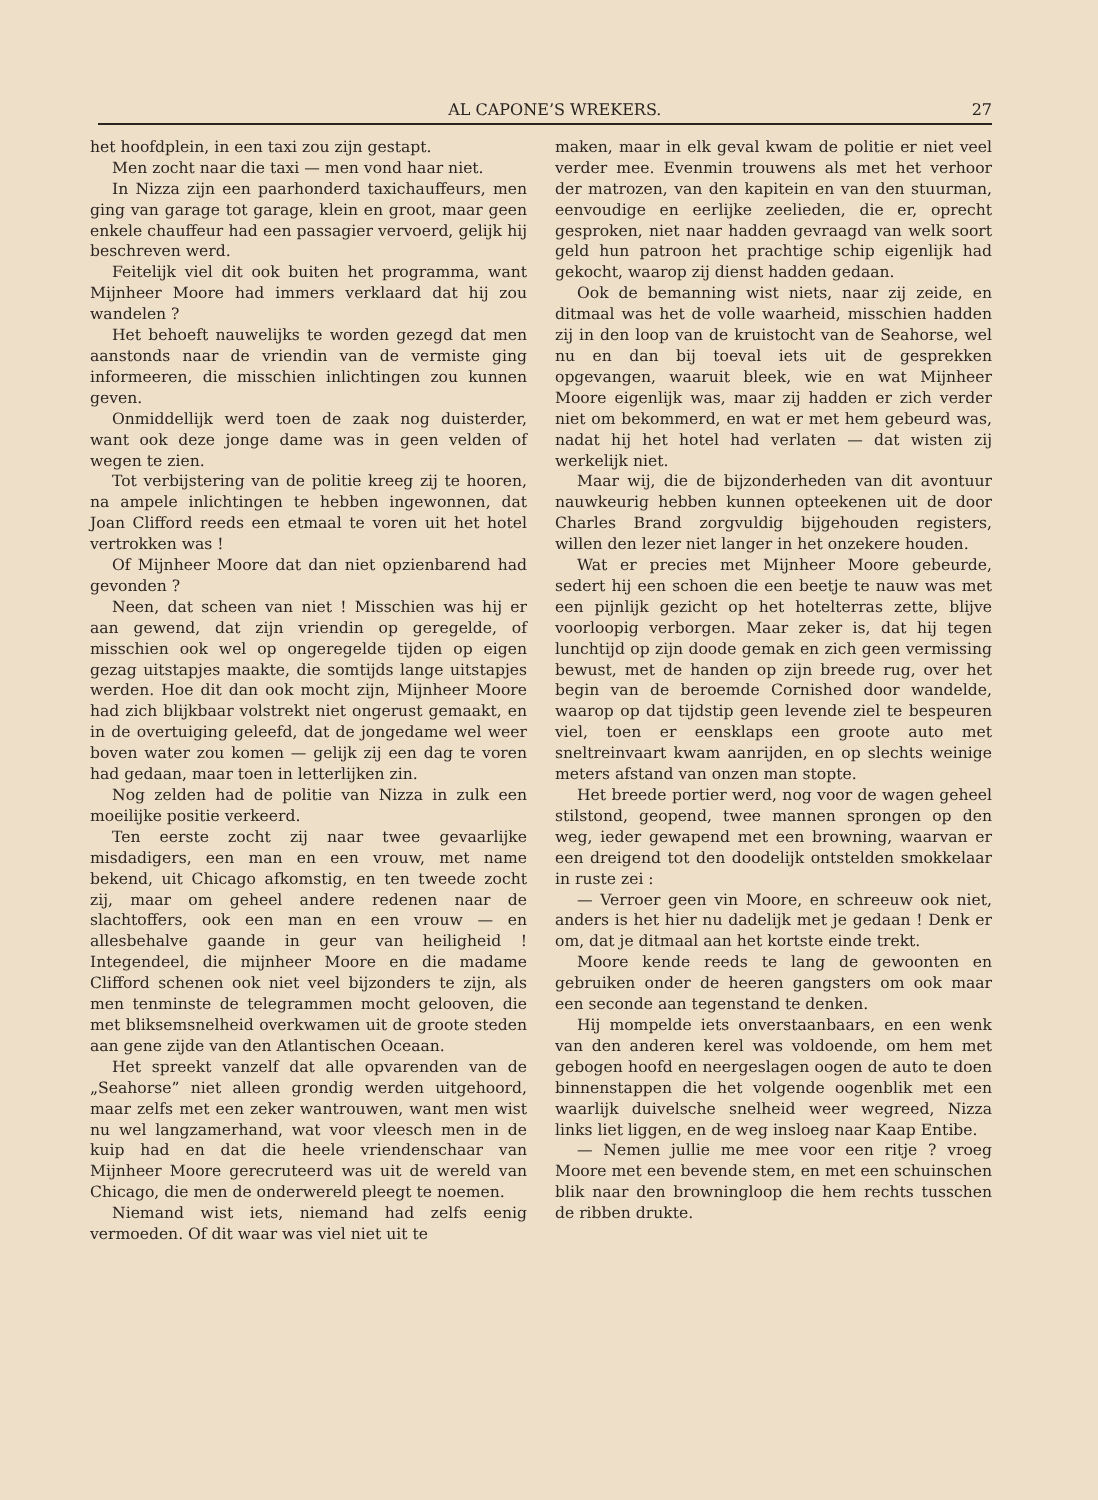AL CAPONE’S WREKERS. 27
het hoofdplein, in een taxi zou zijn gestapt.
Men zocht naar die taxi — men vond haar niet.
In Nizza zijn een paarhonderd taxichauffeurs, men ging van garage tot garage, klein en groot, maar geen enkele chauffeur had een passagier vervoerd, gelijk hij beschreven werd.
Feitelijk viel dit ook buiten het programma, want Mijnheer Moore had immers verklaard dat hij zou wandelen ?
Het behoeft nauwelijks te worden gezegd dat men aanstonds naar de vriendin van de vermiste ging informeeren, die misschien inlichtingen zou kunnen geven.
Onmiddellijk werd toen de zaak nog duisterder, want ook deze jonge dame was in geen velden of wegen te zien.
Tot verbijstering van de politie kreeg zij te hooren, na ampele inlichtingen te hebben ingewonnen, dat Joan Clifford reeds een etmaal te voren uit het hotel vertrokken was !
Of Mijnheer Moore dat dan niet opzienbarend had gevonden ?
Neen, dat scheen van niet ! Misschien was hij er aan gewend, dat zijn vriendin op geregelde, of misschien ook wel op ongeregelde tijden op eigen gezag uitstapjes maakte, die somtijds lange uitstapjes werden. Hoe dit dan ook mocht zijn, Mijnheer Moore had zich blijkbaar volstrekt niet ongerust gemaakt, en in de overtuiging geleefd, dat de jongedame wel weer boven water zou komen — gelijk zij een dag te voren had gedaan, maar toen in letterlijken zin.
Nog zelden had de politie van Nizza in zulk een moeilijke positie verkeerd.
Ten eerste zocht zij naar twee gevaarlijke misdadigers, een man en een vrouw, met name bekend, uit Chicago afkomstig, en ten tweede zocht zij, maar om geheel andere redenen naar de slachtoffers, ook een man en een vrouw — en allesbehalve gaande in geur van heiligheid ! Integendeel, die mijnheer Moore en die madame Clifford schenen ook niet veel bijzonders te zijn, als men tenminste de telegrammen mocht gelooven, die met bliksemsnelheid overkwamen uit de groote steden aan gene zijde van den Atlantischen Oceaan.
Het spreekt vanzelf dat alle opvarenden van de „Seahorse” niet alleen grondig werden uitgehoord, maar zelfs met een zeker wantrouwen, want men wist nu wel langzamerhand, wat voor vleesch men in de kuip had en dat die heele vriendenschaar van Mijnheer Moore gerecruteerd was uit de wereld van Chicago, die men de onderwereld pleegt te noemen.
Niemand wist iets, niemand had zelfs eenig vermoeden. Of dit waar was viel niet uit te
maken, maar in elk geval kwam de politie er niet veel verder mee. Evenmin trouwens als met het verhoor der matrozen, van den kapitein en van den stuurman, eenvoudige en eerlijke zeelieden, die er, oprecht gesproken, niet naar hadden gevraagd van welk soort geld hun patroon het prachtige schip eigenlijk had gekocht, waarop zij dienst hadden gedaan.
Ook de bemanning wist niets, naar zij zeide, en ditmaal was het de volle waarheid, misschien hadden zij in den loop van de kruistocht van de Seahorse, wel nu en dan bij toeval iets uit de gesprekken opgevangen, waaruit bleek, wie en wat Mijnheer Moore eigenlijk was, maar zij hadden er zich verder niet om bekommerd, en wat er met hem gebeurd was, nadat hij het hotel had verlaten — dat wisten zij werkelijk niet.
Maar wij, die de bijzonderheden van dit avontuur nauwkeurig hebben kunnen opteekenen uit de door Charles Brand zorgvuldig bijgehouden registers, willen den lezer niet langer in het onzekere houden.
Wat er precies met Mijnheer Moore gebeurde, sedert hij een schoen die een beetje te nauw was met een pijnlijk gezicht op het hotelterras zette, blijve voorloopig verborgen. Maar zeker is, dat hij tegen lunchtijd op zijn doode gemak en zich geen vermissing bewust, met de handen op zijn breede rug, over het begin van de beroemde Cornished door wandelde, waarop op dat tijdstip geen levende ziel te bespeuren viel, toen er eensklaps een groote auto met sneltreinvaart kwam aanrijden, en op slechts weinige meters afstand van onzen man stopte.
Het breede portier werd, nog voor de wagen geheel stilstond, geopend, twee mannen sprongen op den weg, ieder gewapend met een browning, waarvan er een dreigend tot den doodelijk ontstelden smokkelaar in ruste zei :
— Verroer geen vin Moore, en schreeuw ook niet, anders is het hier nu dadelijk met je gedaan ! Denk er om, dat je ditmaal aan het kortste einde trekt.
Moore kende reeds te lang de gewoonten en gebruiken onder de heeren gangsters om ook maar een seconde aan tegenstand te denken.
Hij mompelde iets onverstaanbaars, en een wenk van den anderen kerel was voldoende, om hem met gebogen hoofd en neergeslagen oogen de auto te doen binnenstappen die het volgende oogenblik met een waarlijk duivelsche snelheid weer wegreed, Nizza links liet liggen, en de weg insloeg naar Kaap Entibe.
— Nemen jullie me mee voor een ritje ? vroeg Moore met een bevende stem, en met een schuinschen blik naar den browningloop die hem rechts tusschen de ribben drukte.